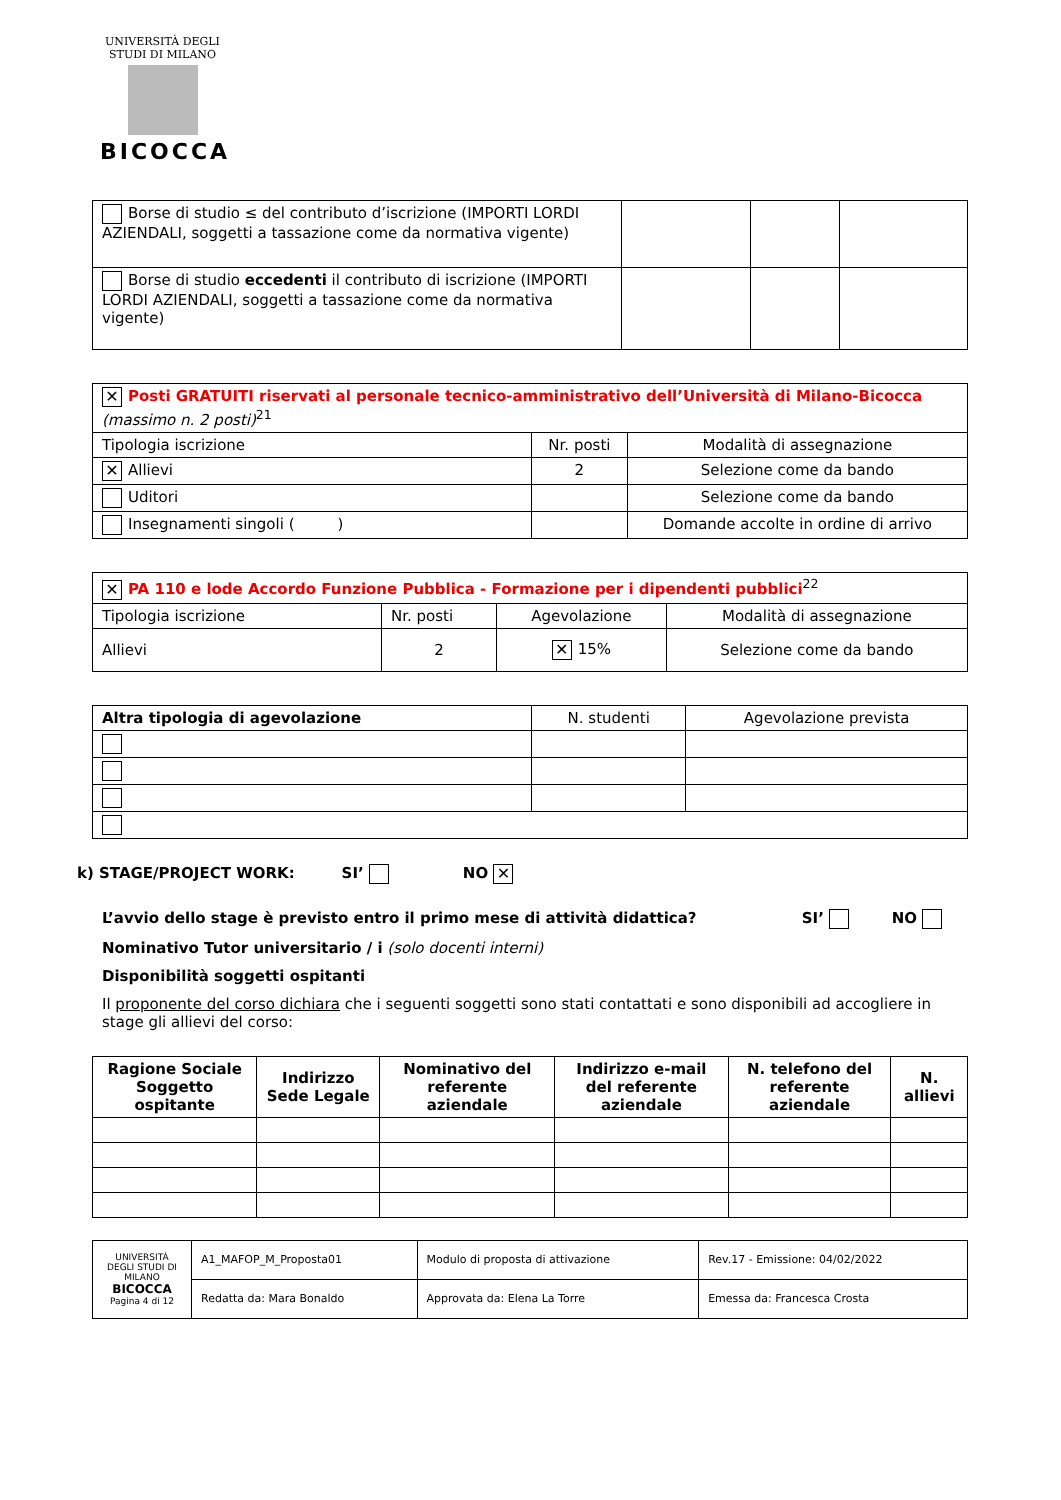UNIVERSITÀ DEGLI STUDI DI MILANO
BICOCCA
| Borse di studio ≤ del contributo d’iscrizione (IMPORTI LORDI AZIENDALI, soggetti a tassazione come da normativa vigente) | | | |
| Borse di studio eccedenti il contributo di iscrizione (IMPORTI LORDI AZIENDALI, soggetti a tassazione come da normativa vigente) | | | |
| ✕ Posti GRATUITI riservati al personale tecnico-amministrativo dell’Università di Milano-Bicocca (massimo n. 2 posti)<sup>21</sup> | | |
| Tipologia iscrizione | Nr. posti | Modalità di assegnazione |
| ✕ Allievi | 2 | Selezione come da bando |
| Uditori | | Selezione come da bando |
| Insegnamenti singoli ( ) | | Domande accolte in ordine di arrivo |
| ✕ PA 110 e lode Accordo Funzione Pubblica - Formazione per i dipendenti pubblici<sup>22</sup> | | | |
| Tipologia iscrizione | Nr. posti | Agevolazione | Modalità di assegnazione |
| Allievi | 2 | ✕ 15% | Selezione come da bando |
| Altra tipologia di agevolazione | N. studenti | Agevolazione prevista |
k) STAGE/PROJECT WORK: SI’ NO ✕
L’avvio dello stage è previsto entro il primo mese di attività didattica? SI’ NO
Nominativo Tutor universitario / i (solo docenti interni)
Disponibilità soggetti ospitanti
Il proponente del corso dichiara che i seguenti soggetti sono stati contattati e sono disponibili ad accogliere in stage gli allievi del corso:
| Ragione Sociale Soggetto ospitante | Indirizzo Sede Legale | Nominativo del referente aziendale | Indirizzo e-mail del referente aziendale | N. telefono del referente aziendale | N. allievi |
| --- | --- | --- | --- | --- | --- |
| UNIVERSITÀ DEGLI STUDI DI MILANO BICOCCA Pagina 4 di 12 | A1_MAFOP_M_Proposta01 | Modulo di proposta di attivazione | Rev.17 - Emissione: 04/02/2022 |
| | Redatta da: Mara Bonaldo | Approvata da: Elena La Torre | Emessa da: Francesca Crosta |